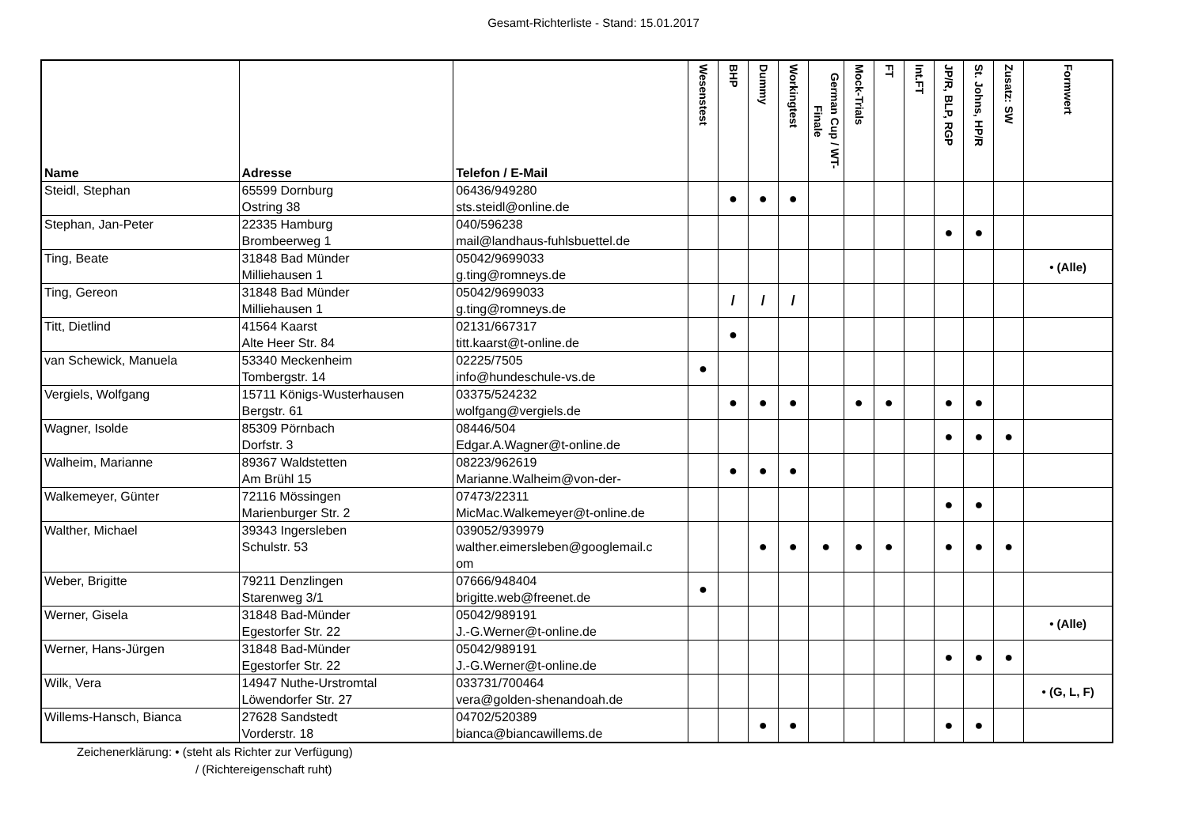Gesamt-Richterliste - Stand: 15.01.2017
| Name | Adresse | Telefon / E-Mail | Wesenstest | BHP | Dummy | Workingtest | German Cup / WT-Finale | Mock-Trials | FT | Int.FT | JP/R, BLP, RGP | St. Johns, HP/R | Zusatz: SW | Formwert |
| --- | --- | --- | --- | --- | --- | --- | --- | --- | --- | --- | --- | --- | --- | --- |
| Steidl, Stephan | 65599 Dornburg Ostring 38 | 06436/949280 sts.steidl@online.de | | ● | ● | ● | | | | | | | | |
| Stephan, Jan-Peter | 22335 Hamburg Brombeerweg 1 | 040/596238 mail@landhaus-fuhlsbuettel.de | | | | | | | | | ● | ● | | |
| Ting, Beate | 31848 Bad Münder Milliehausen 1 | 05042/9699033 g.ting@romneys.de | | | | | | | | | | | | • (Alle) |
| Ting, Gereon | 31848 Bad Münder Milliehausen 1 | 05042/9699033 g.ting@romneys.de | | / | / | / | | | | | | | | |
| Titt, Dietlind | 41564 Kaarst Alte Heer Str. 84 | 02131/667317 titt.kaarst@t-online.de | | ● | | | | | | | | | | |
| van Schewick, Manuela | 53340 Meckenheim Tombergstr. 14 | 02225/7505 info@hundeschule-vs.de | ● | | | | | | | | | | | |
| Vergiels, Wolfgang | 15711 Königs-Wusterhausen Bergstr. 61 | 03375/524232 wolfgang@vergiels.de | | ● | ● | ● | | ● | ● | | ● | ● | | |
| Wagner, Isolde | 85309 Pörnbach Dorfstr. 3 | 08446/504 Edgar.A.Wagner@t-online.de | | | | | | | | | ● | ● | ● | |
| Walheim, Marianne | 89367 Waldstetten Am Brühl 15 | 08223/962619 Marianne.Walheim@von-der- | | ● | ● | ● | | | | | | | | |
| Walkemeyer, Günter | 72116 Mössingen Marienburger Str. 2 | 07473/22311 MicMac.Walkemeyer@t-online.de | | | | | | | | | ● | ● | | |
| Walther, Michael | 39343 Ingersleben Schulstr. 53 | 039052/939979 walther.eimersleben@googlemail.c om | | | ● | ● | ● | ● | ● | | ● | ● | ● | |
| Weber, Brigitte | 79211 Denzlingen Starenweg 3/1 | 07666/948404 brigitte.web@freenet.de | ● | | | | | | | | | | | |
| Werner, Gisela | 31848 Bad-Münder Egestorfer Str. 22 | 05042/989191 J.-G.Werner@t-online.de | | | | | | | | | | | | • (Alle) |
| Werner, Hans-Jürgen | 31848 Bad-Münder Egestorfer Str. 22 | 05042/989191 J.-G.Werner@t-online.de | | | | | | | | | ● | ● | ● | |
| Wilk, Vera | 14947 Nuthe-Urstromtal Löwendorfer Str. 27 | 033731/700464 vera@golden-shenandoah.de | | | | | | | | | | | | • (G, L, F) |
| Willems-Hansch, Bianca | 27628 Sandstedt Vorderstr. 18 | 04702/520389 bianca@biancawillems.de | | | ● | ● | | | | | ● | ● | | |
Zeichenerklärung: • (steht als Richter zur Verfügung)
/ (Richtereigenschaft ruht)